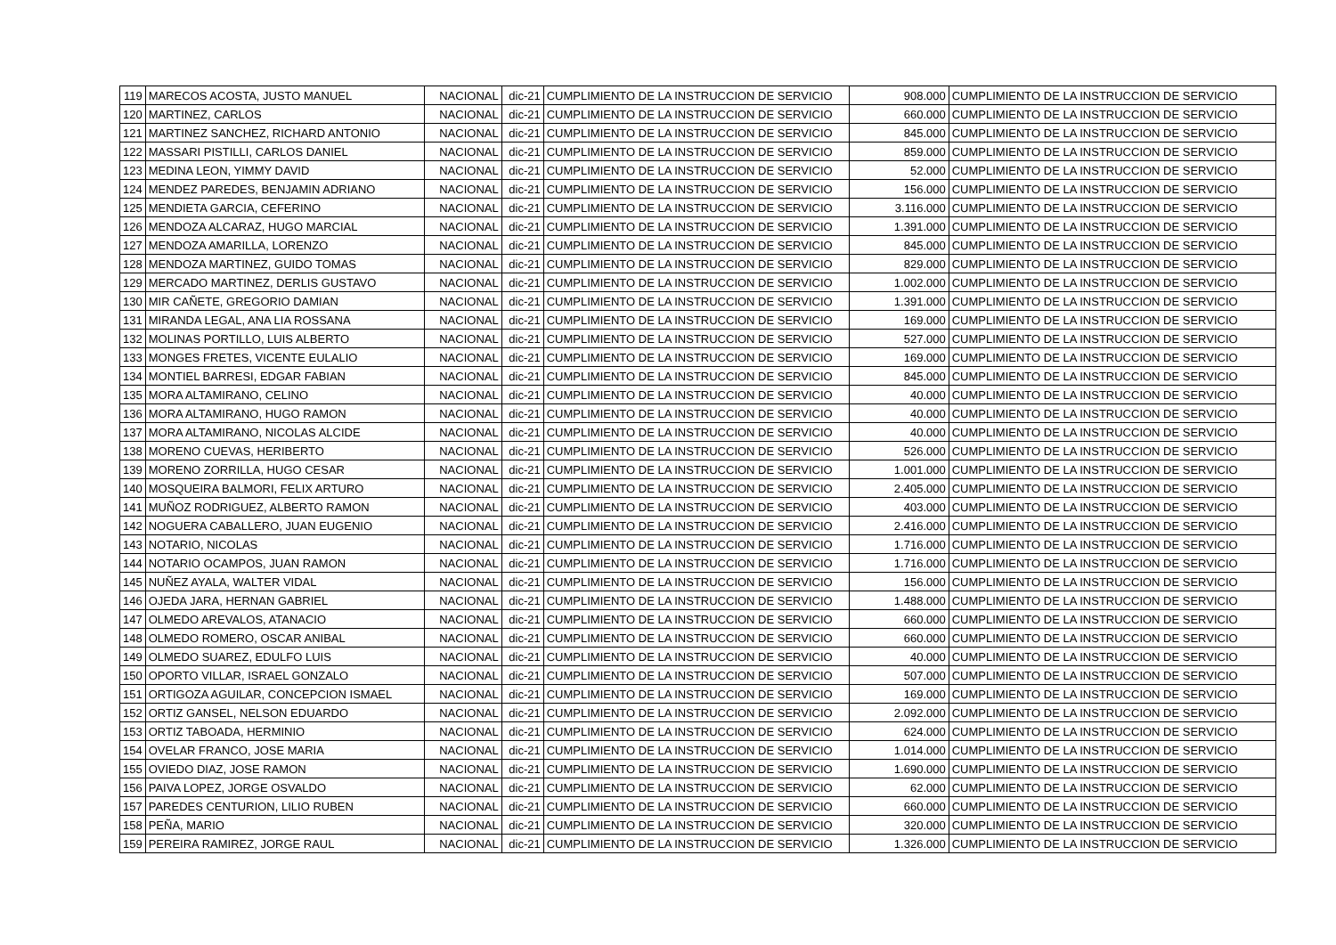| 119 | MARECOS ACOSTA, JUSTO MANUEL | NACIONAL | dic-21 | CUMPLIMIENTO DE LA INSTRUCCION DE SERVICIO | 908.000 | CUMPLIMIENTO DE LA INSTRUCCION DE SERVICIO |
| 120 | MARTINEZ, CARLOS | NACIONAL | dic-21 | CUMPLIMIENTO DE LA INSTRUCCION DE SERVICIO | 660.000 | CUMPLIMIENTO DE LA INSTRUCCION DE SERVICIO |
| 121 | MARTINEZ SANCHEZ, RICHARD ANTONIO | NACIONAL | dic-21 | CUMPLIMIENTO DE LA INSTRUCCION DE SERVICIO | 845.000 | CUMPLIMIENTO DE LA INSTRUCCION DE SERVICIO |
| 122 | MASSARI PISTILLI, CARLOS DANIEL | NACIONAL | dic-21 | CUMPLIMIENTO DE LA INSTRUCCION DE SERVICIO | 859.000 | CUMPLIMIENTO DE LA INSTRUCCION DE SERVICIO |
| 123 | MEDINA LEON, YIMMY DAVID | NACIONAL | dic-21 | CUMPLIMIENTO DE LA INSTRUCCION DE SERVICIO | 52.000 | CUMPLIMIENTO DE LA INSTRUCCION DE SERVICIO |
| 124 | MENDEZ PAREDES, BENJAMIN ADRIANO | NACIONAL | dic-21 | CUMPLIMIENTO DE LA INSTRUCCION DE SERVICIO | 156.000 | CUMPLIMIENTO DE LA INSTRUCCION DE SERVICIO |
| 125 | MENDIETA GARCIA, CEFERINO | NACIONAL | dic-21 | CUMPLIMIENTO DE LA INSTRUCCION DE SERVICIO | 3.116.000 | CUMPLIMIENTO DE LA INSTRUCCION DE SERVICIO |
| 126 | MENDOZA ALCARAZ, HUGO MARCIAL | NACIONAL | dic-21 | CUMPLIMIENTO DE LA INSTRUCCION DE SERVICIO | 1.391.000 | CUMPLIMIENTO DE LA INSTRUCCION DE SERVICIO |
| 127 | MENDOZA AMARILLA, LORENZO | NACIONAL | dic-21 | CUMPLIMIENTO DE LA INSTRUCCION DE SERVICIO | 845.000 | CUMPLIMIENTO DE LA INSTRUCCION DE SERVICIO |
| 128 | MENDOZA MARTINEZ, GUIDO TOMAS | NACIONAL | dic-21 | CUMPLIMIENTO DE LA INSTRUCCION DE SERVICIO | 829.000 | CUMPLIMIENTO DE LA INSTRUCCION DE SERVICIO |
| 129 | MERCADO MARTINEZ, DERLIS GUSTAVO | NACIONAL | dic-21 | CUMPLIMIENTO DE LA INSTRUCCION DE SERVICIO | 1.002.000 | CUMPLIMIENTO DE LA INSTRUCCION DE SERVICIO |
| 130 | MIR CAÑETE, GREGORIO DAMIAN | NACIONAL | dic-21 | CUMPLIMIENTO DE LA INSTRUCCION DE SERVICIO | 1.391.000 | CUMPLIMIENTO DE LA INSTRUCCION DE SERVICIO |
| 131 | MIRANDA LEGAL, ANA LIA ROSSANA | NACIONAL | dic-21 | CUMPLIMIENTO DE LA INSTRUCCION DE SERVICIO | 169.000 | CUMPLIMIENTO DE LA INSTRUCCION DE SERVICIO |
| 132 | MOLINAS PORTILLO, LUIS ALBERTO | NACIONAL | dic-21 | CUMPLIMIENTO DE LA INSTRUCCION DE SERVICIO | 527.000 | CUMPLIMIENTO DE LA INSTRUCCION DE SERVICIO |
| 133 | MONGES FRETES, VICENTE EULALIO | NACIONAL | dic-21 | CUMPLIMIENTO DE LA INSTRUCCION DE SERVICIO | 169.000 | CUMPLIMIENTO DE LA INSTRUCCION DE SERVICIO |
| 134 | MONTIEL BARRESI, EDGAR FABIAN | NACIONAL | dic-21 | CUMPLIMIENTO DE LA INSTRUCCION DE SERVICIO | 845.000 | CUMPLIMIENTO DE LA INSTRUCCION DE SERVICIO |
| 135 | MORA ALTAMIRANO, CELINO | NACIONAL | dic-21 | CUMPLIMIENTO DE LA INSTRUCCION DE SERVICIO | 40.000 | CUMPLIMIENTO DE LA INSTRUCCION DE SERVICIO |
| 136 | MORA ALTAMIRANO, HUGO RAMON | NACIONAL | dic-21 | CUMPLIMIENTO DE LA INSTRUCCION DE SERVICIO | 40.000 | CUMPLIMIENTO DE LA INSTRUCCION DE SERVICIO |
| 137 | MORA ALTAMIRANO, NICOLAS ALCIDE | NACIONAL | dic-21 | CUMPLIMIENTO DE LA INSTRUCCION DE SERVICIO | 40.000 | CUMPLIMIENTO DE LA INSTRUCCION DE SERVICIO |
| 138 | MORENO CUEVAS, HERIBERTO | NACIONAL | dic-21 | CUMPLIMIENTO DE LA INSTRUCCION DE SERVICIO | 526.000 | CUMPLIMIENTO DE LA INSTRUCCION DE SERVICIO |
| 139 | MORENO ZORRILLA, HUGO CESAR | NACIONAL | dic-21 | CUMPLIMIENTO DE LA INSTRUCCION DE SERVICIO | 1.001.000 | CUMPLIMIENTO DE LA INSTRUCCION DE SERVICIO |
| 140 | MOSQUEIRA BALMORI, FELIX ARTURO | NACIONAL | dic-21 | CUMPLIMIENTO DE LA INSTRUCCION DE SERVICIO | 2.405.000 | CUMPLIMIENTO DE LA INSTRUCCION DE SERVICIO |
| 141 | MUÑOZ RODRIGUEZ, ALBERTO RAMON | NACIONAL | dic-21 | CUMPLIMIENTO DE LA INSTRUCCION DE SERVICIO | 403.000 | CUMPLIMIENTO DE LA INSTRUCCION DE SERVICIO |
| 142 | NOGUERA CABALLERO, JUAN EUGENIO | NACIONAL | dic-21 | CUMPLIMIENTO DE LA INSTRUCCION DE SERVICIO | 2.416.000 | CUMPLIMIENTO DE LA INSTRUCCION DE SERVICIO |
| 143 | NOTARIO, NICOLAS | NACIONAL | dic-21 | CUMPLIMIENTO DE LA INSTRUCCION DE SERVICIO | 1.716.000 | CUMPLIMIENTO DE LA INSTRUCCION DE SERVICIO |
| 144 | NOTARIO OCAMPOS, JUAN RAMON | NACIONAL | dic-21 | CUMPLIMIENTO DE LA INSTRUCCION DE SERVICIO | 1.716.000 | CUMPLIMIENTO DE LA INSTRUCCION DE SERVICIO |
| 145 | NUÑEZ AYALA, WALTER VIDAL | NACIONAL | dic-21 | CUMPLIMIENTO DE LA INSTRUCCION DE SERVICIO | 156.000 | CUMPLIMIENTO DE LA INSTRUCCION DE SERVICIO |
| 146 | OJEDA JARA, HERNAN GABRIEL | NACIONAL | dic-21 | CUMPLIMIENTO DE LA INSTRUCCION DE SERVICIO | 1.488.000 | CUMPLIMIENTO DE LA INSTRUCCION DE SERVICIO |
| 147 | OLMEDO AREVALOS, ATANACIO | NACIONAL | dic-21 | CUMPLIMIENTO DE LA INSTRUCCION DE SERVICIO | 660.000 | CUMPLIMIENTO DE LA INSTRUCCION DE SERVICIO |
| 148 | OLMEDO ROMERO, OSCAR ANIBAL | NACIONAL | dic-21 | CUMPLIMIENTO DE LA INSTRUCCION DE SERVICIO | 660.000 | CUMPLIMIENTO DE LA INSTRUCCION DE SERVICIO |
| 149 | OLMEDO SUAREZ, EDULFO LUIS | NACIONAL | dic-21 | CUMPLIMIENTO DE LA INSTRUCCION DE SERVICIO | 40.000 | CUMPLIMIENTO DE LA INSTRUCCION DE SERVICIO |
| 150 | OPORTO VILLAR, ISRAEL GONZALO | NACIONAL | dic-21 | CUMPLIMIENTO DE LA INSTRUCCION DE SERVICIO | 507.000 | CUMPLIMIENTO DE LA INSTRUCCION DE SERVICIO |
| 151 | ORTIGOZA AGUILAR, CONCEPCION ISMAEL | NACIONAL | dic-21 | CUMPLIMIENTO DE LA INSTRUCCION DE SERVICIO | 169.000 | CUMPLIMIENTO DE LA INSTRUCCION DE SERVICIO |
| 152 | ORTIZ GANSEL, NELSON EDUARDO | NACIONAL | dic-21 | CUMPLIMIENTO DE LA INSTRUCCION DE SERVICIO | 2.092.000 | CUMPLIMIENTO DE LA INSTRUCCION DE SERVICIO |
| 153 | ORTIZ TABOADA, HERMINIO | NACIONAL | dic-21 | CUMPLIMIENTO DE LA INSTRUCCION DE SERVICIO | 624.000 | CUMPLIMIENTO DE LA INSTRUCCION DE SERVICIO |
| 154 | OVELAR FRANCO, JOSE MARIA | NACIONAL | dic-21 | CUMPLIMIENTO DE LA INSTRUCCION DE SERVICIO | 1.014.000 | CUMPLIMIENTO DE LA INSTRUCCION DE SERVICIO |
| 155 | OVIEDO DIAZ, JOSE RAMON | NACIONAL | dic-21 | CUMPLIMIENTO DE LA INSTRUCCION DE SERVICIO | 1.690.000 | CUMPLIMIENTO DE LA INSTRUCCION DE SERVICIO |
| 156 | PAIVA LOPEZ, JORGE OSVALDO | NACIONAL | dic-21 | CUMPLIMIENTO DE LA INSTRUCCION DE SERVICIO | 62.000 | CUMPLIMIENTO DE LA INSTRUCCION DE SERVICIO |
| 157 | PAREDES CENTURION, LILIO RUBEN | NACIONAL | dic-21 | CUMPLIMIENTO DE LA INSTRUCCION DE SERVICIO | 660.000 | CUMPLIMIENTO DE LA INSTRUCCION DE SERVICIO |
| 158 | PEÑA, MARIO | NACIONAL | dic-21 | CUMPLIMIENTO DE LA INSTRUCCION DE SERVICIO | 320.000 | CUMPLIMIENTO DE LA INSTRUCCION DE SERVICIO |
| 159 | PEREIRA RAMIREZ, JORGE RAUL | NACIONAL | dic-21 | CUMPLIMIENTO DE LA INSTRUCCION DE SERVICIO | 1.326.000 | CUMPLIMIENTO DE LA INSTRUCCION DE SERVICIO |